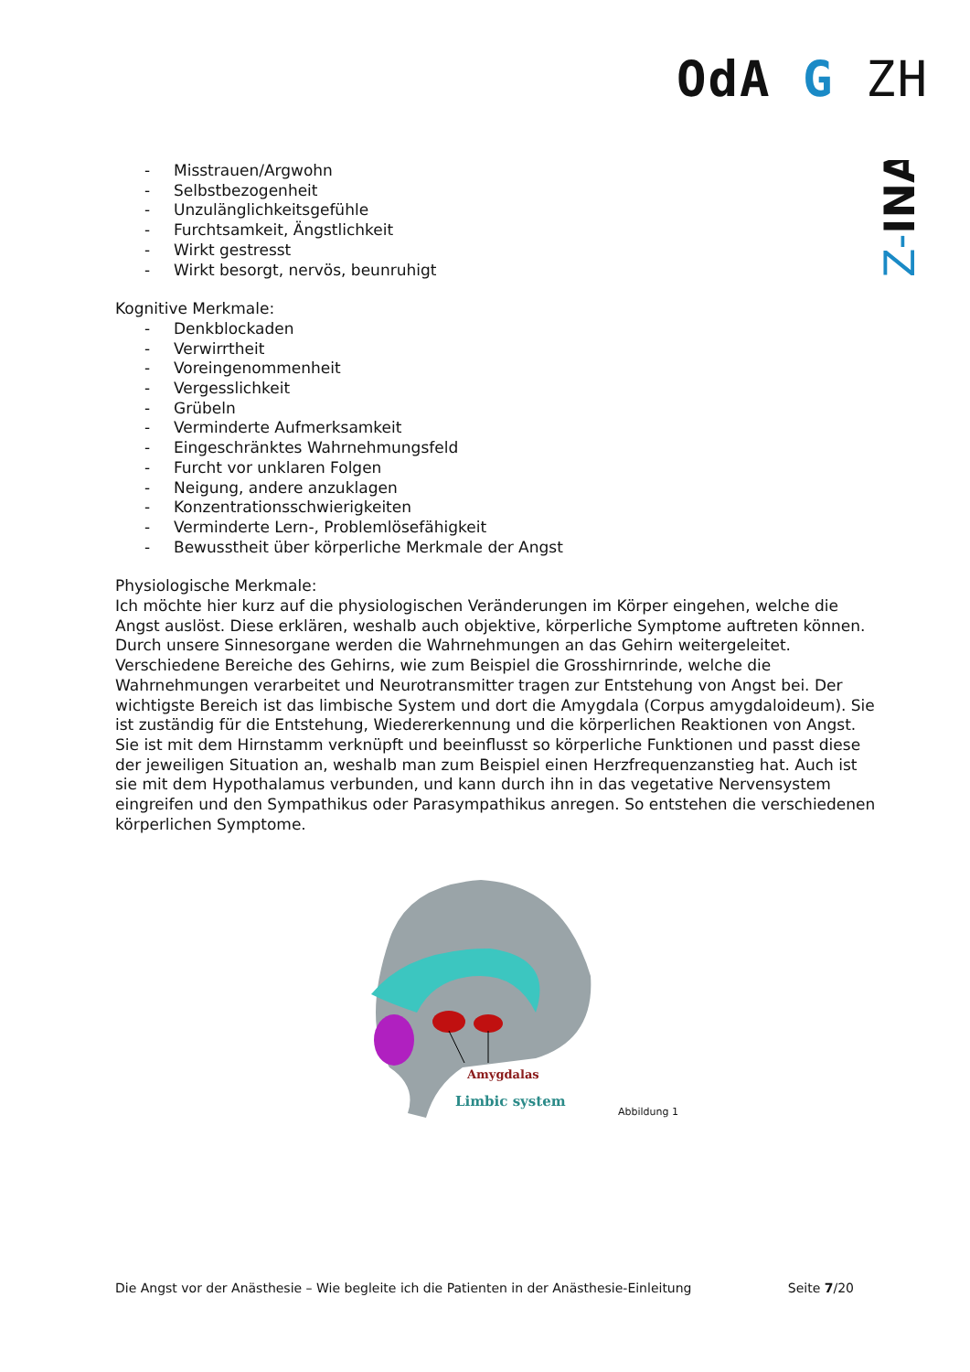OdA G ZH
Z-INA
- Misstrauen/Argwohn
- Selbstbezogenheit
- Unzulänglichkeitsgefühle
- Furchtsamkeit, Ängstlichkeit
- Wirkt gestresst
- Wirkt besorgt, nervös, beunruhigt
Kognitive Merkmale:
- Denkblockaden
- Verwirrtheit
- Voreingenommenheit
- Vergesslichkeit
- Grübeln
- Verminderte Aufmerksamkeit
- Eingeschränktes Wahrnehmungsfeld
- Furcht vor unklaren Folgen
- Neigung, andere anzuklagen
- Konzentrationsschwierigkeiten
- Verminderte Lern-, Problemlösefähigkeit
- Bewusstheit über körperliche Merkmale der Angst
Physiologische Merkmale:
Ich möchte hier kurz auf die physiologischen Veränderungen im Körper eingehen, welche die Angst auslöst. Diese erklären, weshalb auch objektive, körperliche Symptome auftreten können.
Durch unsere Sinnesorgane werden die Wahrnehmungen an das Gehirn weitergeleitet. Verschiedene Bereiche des Gehirns, wie zum Beispiel die Grosshirnrinde, welche die Wahrnehmungen verarbeitet und Neurotransmitter tragen zur Entstehung von Angst bei. Der wichtigste Bereich ist das limbische System und dort die Amygdala (Corpus amygdaloideum). Sie ist zuständig für die Entstehung, Wiedererkennung und die körperlichen Reaktionen von Angst. Sie ist mit dem Hirnstamm verknüpft und beeinflusst so körperliche Funktionen und passt diese der jeweiligen Situation an, weshalb man zum Beispiel einen Herzfrequenzanstieg hat. Auch ist sie mit dem Hypothalamus verbunden, und kann durch ihn in das vegetative Nervensystem eingreifen und den Sympathikus oder Parasympathikus anregen. So entstehen die verschiedenen körperlichen Symptome.
Amygdalas
Limbic system
Abbildung 1
Die Angst vor der Anästhesie – Wie begleite ich die Patienten in der Anästhesie-Einleitung Seite 7/20